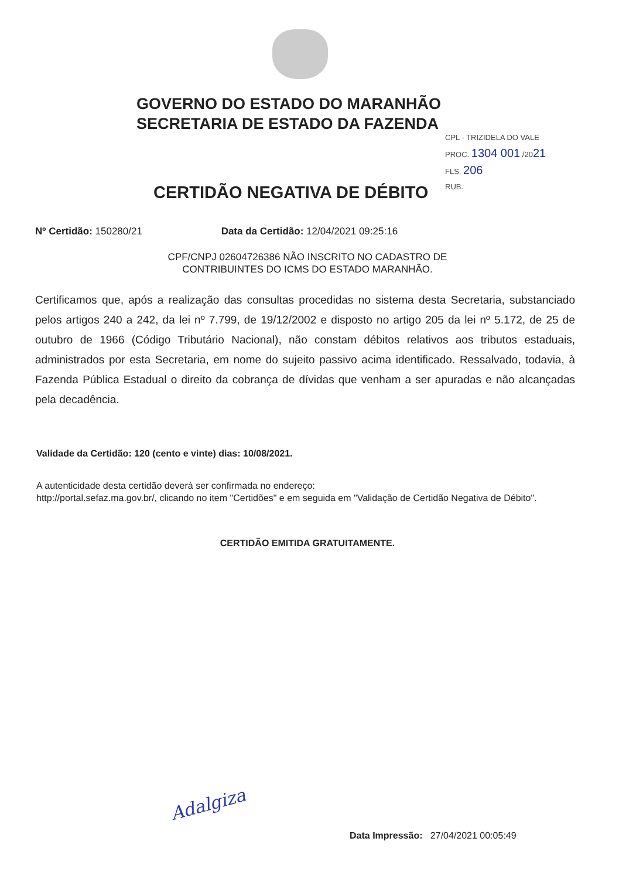GOVERNO DO ESTADO DO MARANHÃO
SECRETARIA DE ESTADO DA FAZENDA
CPL - TRIZIDELA DO VALE
PROC. 1304 001 /2021
FLS. 206
RUB.
CERTIDÃO NEGATIVA DE DÉBITO
Nº Certidão: 150280/21 Data da Certidão: 12/04/2021 09:25:16
CPF/CNPJ 02604726386 NÃO INSCRITO NO CADASTRO DE
CONTRIBUINTES DO ICMS DO ESTADO MARANHÃO.
Certificamos que, após a realização das consultas procedidas no sistema desta Secretaria, substanciado pelos artigos 240 a 242, da lei nº 7.799, de 19/12/2002 e disposto no artigo 205 da lei nº 5.172, de 25 de outubro de 1966 (Código Tributário Nacional), não constam débitos relativos aos tributos estaduais, administrados por esta Secretaria, em nome do sujeito passivo acima identificado. Ressalvado, todavia, à Fazenda Pública Estadual o direito da cobrança de dívidas que venham a ser apuradas e não alcançadas pela decadência.
Validade da Certidão: 120 (cento e vinte) dias: 10/08/2021.
A autenticidade desta certidão deverá ser confirmada no endereço:
http://portal.sefaz.ma.gov.br/, clicando no item "Certidões" e em seguida em "Validação de Certidão Negativa de Débito".
CERTIDÃO EMITIDA GRATUITAMENTE.
Adalgiza
Data Impressão: 27/04/2021 00:05:49